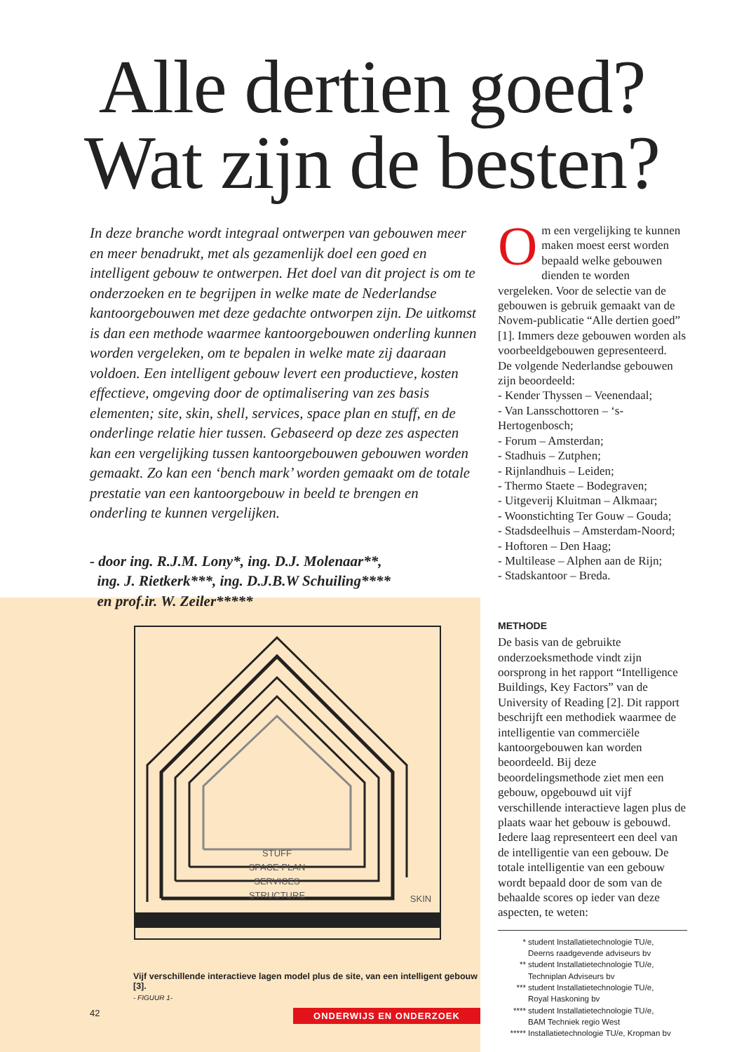Alle dertien goed?
Wat zijn de besten?
In deze branche wordt integraal ontwerpen van gebouwen meer en meer benadrukt, met als gezamenlijk doel een goed en intelligent gebouw te ontwerpen. Het doel van dit project is om te onderzoeken en te begrijpen in welke mate de Nederlandse kantoorgebouwen met deze gedachte ontworpen zijn. De uitkomst is dan een methode waarmee kantoorgebouwen onderling kunnen worden vergeleken, om te bepalen in welke mate zij daaraan voldoen. Een intelligent gebouw levert een productieve, kosten effectieve, omgeving door de optimalisering van zes basis elementen; site, skin, shell, services, space plan en stuff, en de onderlinge relatie hier tussen. Gebaseerd op deze zes aspecten kan een vergelijking tussen kantoorgebouwen gebouwen worden gemaakt. Zo kan een ‘bench mark’ worden gemaakt om de totale prestatie van een kantoorgebouw in beeld te brengen en onderling te kunnen vergelijken.
- door ing. R.J.M. Lony*, ing. D.J. Molenaar**,
ing. J. Rietkerk***, ing. D.J.B.W Schuiling****
en prof.ir. W. Zeiler*****
STUFF
SPACE PLAN
SERVICES
STRUCTURE
SKIN
Vijf verschillende interactieve lagen model plus de site, van een intelligent gebouw [3].
- FIGUUR 1-
Om een vergelijking te kunnen maken moest eerst worden bepaald welke gebouwen dienden te worden vergeleken. Voor de selectie van de gebouwen is gebruik gemaakt van de Novem-publicatie “Alle dertien goed” [1]. Immers deze gebouwen worden als voorbeeldgebouwen gepresenteerd.
De volgende Nederlandse gebouwen zijn beoordeeld:
- Kender Thyssen – Veenendaal;
- Van Lansschottoren – ‘s-Hertogenbosch;
- Forum – Amsterdan;
- Stadhuis – Zutphen;
- Rijnlandhuis – Leiden;
- Thermo Staete – Bodegraven;
- Uitgeverij Kluitman – Alkmaar;
- Woonstichting Ter Gouw – Gouda;
- Stadsdeelhuis – Amsterdam-Noord;
- Hoftoren – Den Haag;
- Multilease – Alphen aan de Rijn;
- Stadskantoor – Breda.
METHODE
De basis van de gebruikte onderzoeksmethode vindt zijn oorsprong in het rapport “Intelligence Buildings, Key Factors” van de University of Reading [2]. Dit rapport beschrijft een methodiek waarmee de intelligentie van commerciële kantoorgebouwen kan worden beoordeeld. Bij deze beoordelingsmethode ziet men een gebouw, opgebouwd uit vijf verschillende interactieve lagen plus de plaats waar het gebouw is gebouwd. Iedere laag representeert een deel van de intelligentie van een gebouw. De totale intelligentie van een gebouw wordt bepaald door de som van de behaalde scores op ieder van deze aspecten, te weten:
* student Installatietechnologie TU/e,
Deerns raadgevende adviseurs bv
** student Installatietechnologie TU/e,
Techniplan Adviseurs bv
*** student Installatietechnologie TU/e,
Royal Haskoning bv
**** student Installatietechnologie TU/e,
BAM Techniek regio West
***** Installatietechnologie TU/e, Kropman bv
42 ONDERWIJS EN ONDERZOEK